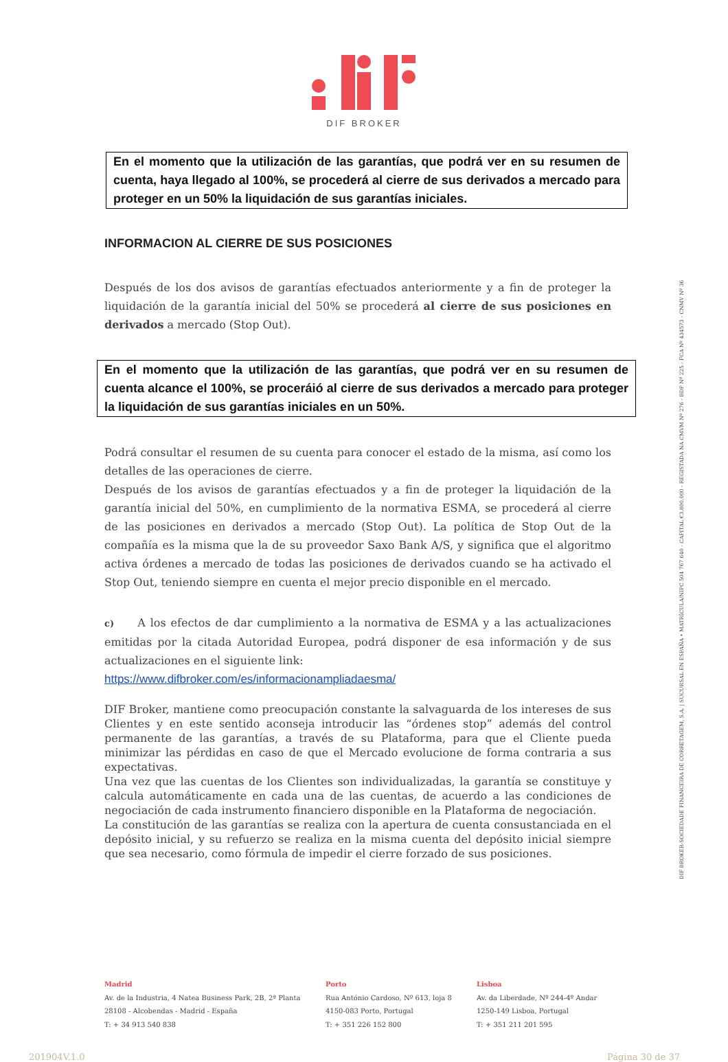DIF BROKER
En el momento que la utilización de las garantías, que podrá ver en su resumen de cuenta, haya llegado al 100%, se procederá al cierre de sus derivados a mercado para proteger en un 50% la liquidación de sus garantías iniciales.
INFORMACION AL CIERRE DE SUS POSICIONES
Después de los dos avisos de garantías efectuados anteriormente y a fin de proteger la liquidación de la garantía inicial del 50% se procederá al cierre de sus posiciones en derivados a mercado (Stop Out).
En el momento que la utilización de las garantías, que podrá ver en su resumen de cuenta alcance el 100%, se proceráió al cierre de sus derivados a mercado para proteger la liquidación de sus garantías iniciales en un 50%.
Podrá consultar el resumen de su cuenta para conocer el estado de la misma, así como los detalles de las operaciones de cierre.
Después de los avisos de garantías efectuados y a fin de proteger la liquidación de la garantía inicial del 50%, en cumplimiento de la normativa ESMA, se procederá al cierre de las posiciones en derivados a mercado (Stop Out). La política de Stop Out de la compañía es la misma que la de su proveedor Saxo Bank A/S, y significa que el algoritmo activa órdenes a mercado de todas las posiciones de derivados cuando se ha activado el Stop Out, teniendo siempre en cuenta el mejor precio disponible en el mercado.
c) A los efectos de dar cumplimiento a la normativa de ESMA y a las actualizaciones emitidas por la citada Autoridad Europea, podrá disponer de esa información y de sus actualizaciones en el siguiente link:
https://www.difbroker.com/es/informacionampliadaesma/
DIF Broker, mantiene como preocupación constante la salvaguarda de los intereses de sus Clientes y en este sentido aconseja introducir las “órdenes stop” además del control permanente de las garantías, a través de su Plataforma, para que el Cliente pueda minimizar las pérdidas en caso de que el Mercado evolucione de forma contraria a sus expectativas.
Una vez que las cuentas de los Clientes son individualizadas, la garantía se constituye y calcula automáticamente en cada una de las cuentas, de acuerdo a las condiciones de negociación de cada instrumento financiero disponible en la Plataforma de negociación.
La constitución de las garantías se realiza con la apertura de cuenta consustanciada en el depósito inicial, y su refuerzo se realiza en la misma cuenta del depósito inicial siempre que sea necesario, como fórmula de impedir el cierre forzado de sus posiciones.
DIF BROKER-SOCIEDADE FINANCEIRA DE CORRETAGEM, S.A. | SUCURSAL EN ESPAÑA • MATRÍCULA/NIPC 504 767 640 - CAPITAL €3.800.000 - REGISTADA NA CMVM Nº 276 - BDP Nº 225 - FCA Nº 434573 - CNMV Nº 36
Madrid
Av. de la Industria, 4 Natea Business Park, 2B, 2ª Planta
28108 - Alcobendas - Madrid - España
T: + 34 913 540 838
Porto
Rua António Cardoso, Nº 613, loja 8
4150-083 Porto, Portugal
T: + 351 226 152 800
Lisboa
Av. da Liberdade, Nº 244-4º Andar
1250-149 Lisboa, Portugal
T: + 351 211 201 595
201904V.1.0 Página 30 de 37